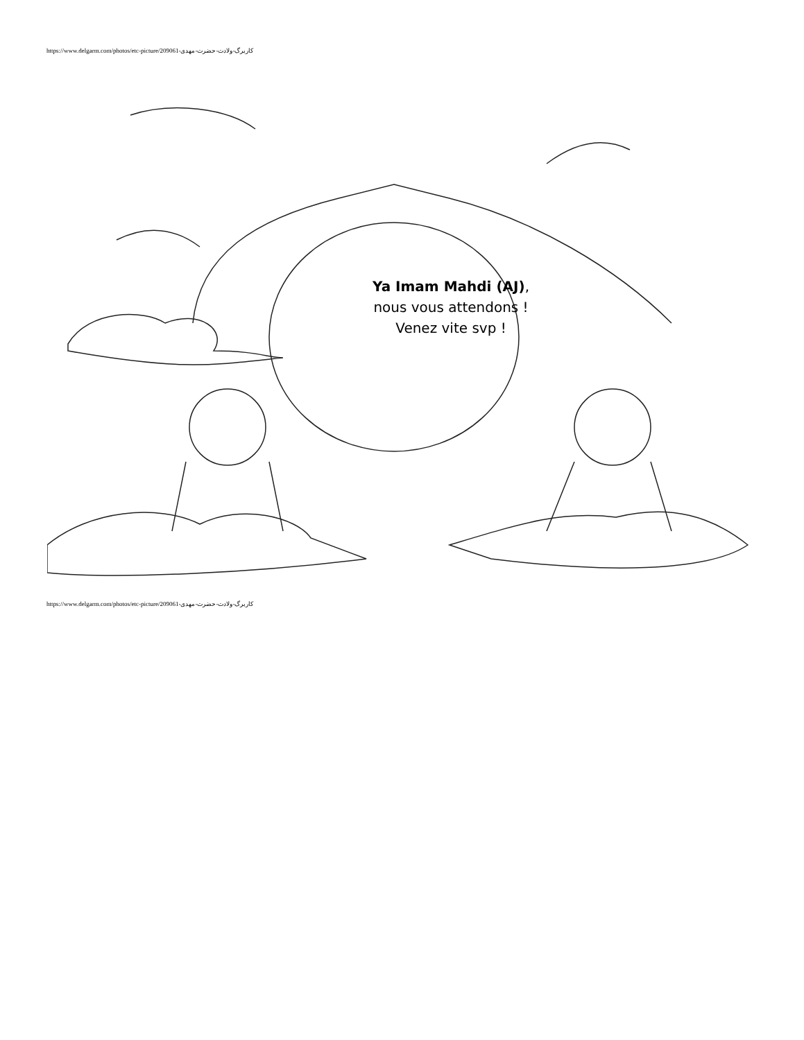https://www.delgarm.com/photos/etc-picture/209061-کاربرگ-ولادت-حضرت-مهدی
Ya Imam Mahdi (AJ),
nous vous attendons !
Venez vite svp !
https://www.delgarm.com/photos/etc-picture/209061-کاربرگ-ولادت-حضرت-مهدی